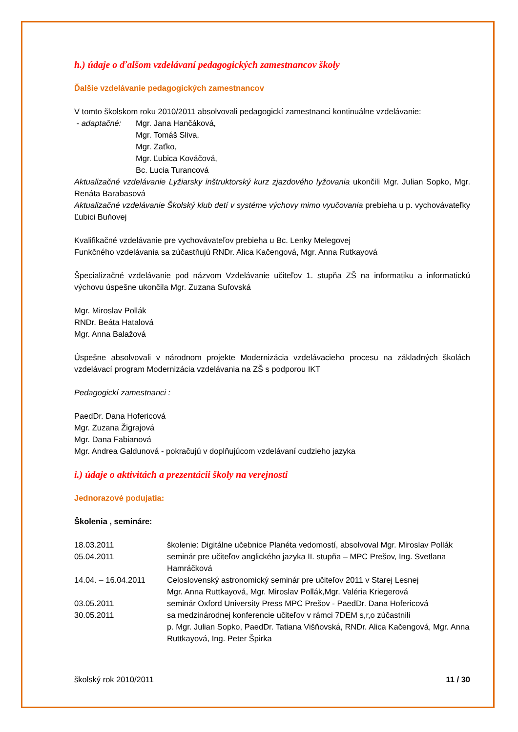h.) údaje o ďalšom vzdelávaní pedagogických zamestnancov školy
Ďalšie vzdelávanie pedagogických zamestnancov
V tomto školskom roku 2010/2011 absolvovali pedagogickí zamestnanci kontinuálne vzdelávanie:
- adaptačné: Mgr. Jana Hančáková,
Mgr. Tomáš Sliva,
Mgr. Zaťko,
Mgr. Ľubica Kováčová,
Bc. Lucia Turancová
Aktualizačné vzdelávanie Lyžiarsky inštruktorský kurz zjazdového lyžovania ukončili Mgr. Julian Sopko, Mgr. Renáta Barabasová
Aktualizačné vzdelávanie Školský klub detí v systéme výchovy mimo vyučovania prebieha u p. vychovávateľky Ľubici Buňovej
Kvalifikačné vzdelávanie pre vychovávateľov prebieha u Bc. Lenky Melegovej
Funkčného vzdelávania sa zúčastňujú RNDr. Alica Kačengová, Mgr. Anna Rutkayová
Špecializačné vzdelávanie pod názvom Vzdelávanie učiteľov 1. stupňa ZŠ na informatiku a informatickú výchovu úspešne ukončila Mgr. Zuzana Suľovská
Mgr. Miroslav Pollák
RNDr. Beáta Hatalová
Mgr. Anna Balažová
Úspešne absolvovali v národnom projekte Modernizácia vzdelávacieho procesu na základných školách vzdelávací program Modernizácia vzdelávania na ZŠ s podporou IKT
Pedagogickí zamestnanci :
PaedDr. Dana Hofericová
Mgr. Zuzana Žigrajová
Mgr. Dana Fabianová
Mgr. Andrea Galdunová - pokračujú v doplňujúcom vzdelávaní cudzieho jazyka
i.) údaje o aktivitách a prezentácii školy na verejnosti
Jednorazové podujatia:
Školenia , semináre:
| 18.03.2011 | školenie: Digitálne učebnice Planéta vedomostí, absolvoval Mgr. Miroslav Pollák |
| 05.04.2011 | seminár pre učiteľov anglického jazyka II. stupňa – MPC Prešov, Ing. Svetlana Hamráčková |
| 14.04. – 16.04.2011 | Celoslovenský astronomický seminár pre učiteľov 2011 v Starej Lesnej Mgr. Anna Ruttkayová, Mgr. Miroslav Pollák,Mgr. Valéria Kriegerová |
| 03.05.2011 | seminár Oxford University Press MPC Prešov - PaedDr. Dana Hofericová |
| 30.05.2011 | sa medzinárodnej konferencie učiteľov v rámci 7DEM s,r,o zúčastnili p. Mgr. Julian Sopko, PaedDr. Tatiana Višňovská, RNDr. Alica Kačengová, Mgr. Anna Ruttkayová, Ing. Peter Špirka |
školský rok 2010/2011 11 / 30